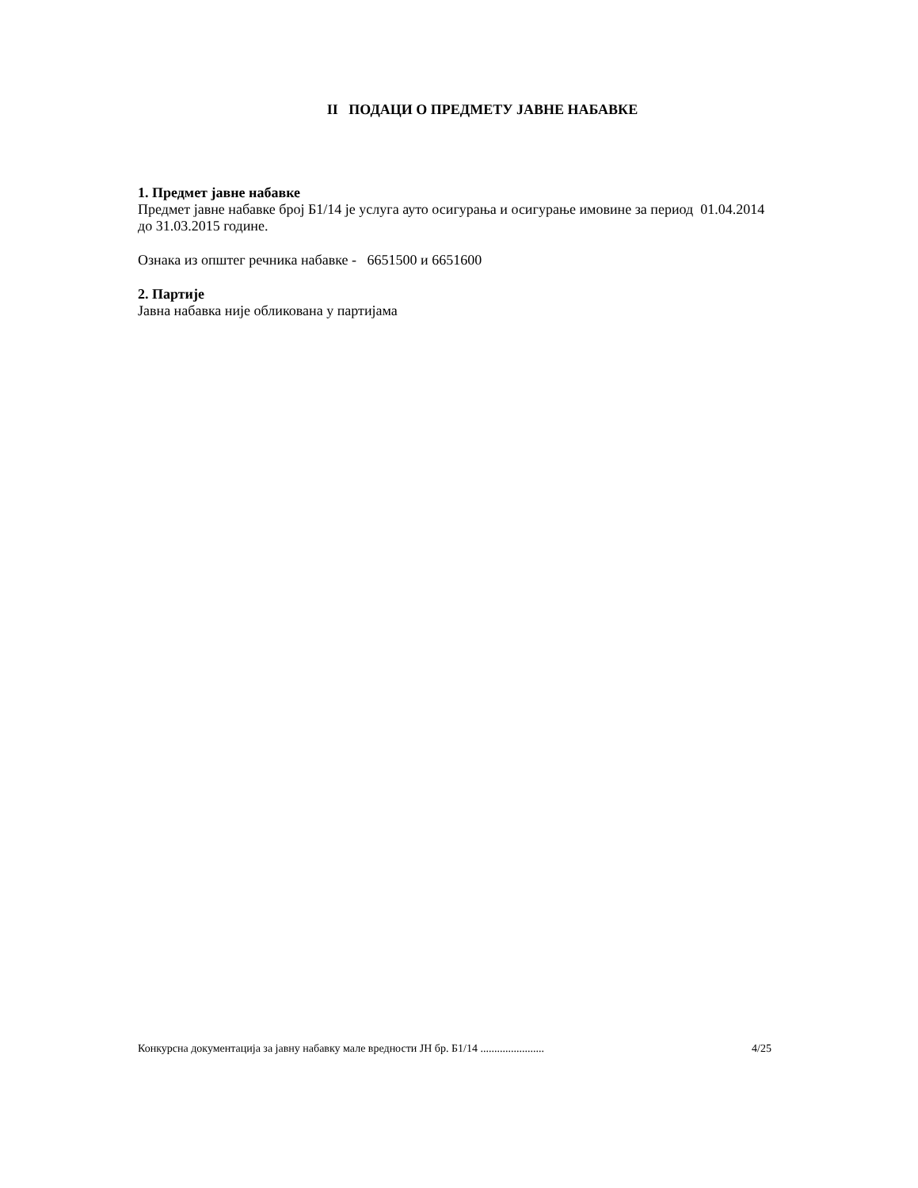II ПОДАЦИ О ПРЕДМЕТУ ЈАВНЕ НАБАВКЕ
1. Предмет јавне набавке
Предмет јавне набавке број Б1/14 је услуга ауто осигурања и осигурање имовине за период 01.04.2014 до 31.03.2015 године.
Ознака из општег речника набавке - 6651500 и 6651600
2. Партије
Јавна набавка није обликована у партијама
Конкурсна документација за јавну набавку мале вредности ЈН бр. Б1/14 ....................... 4/25